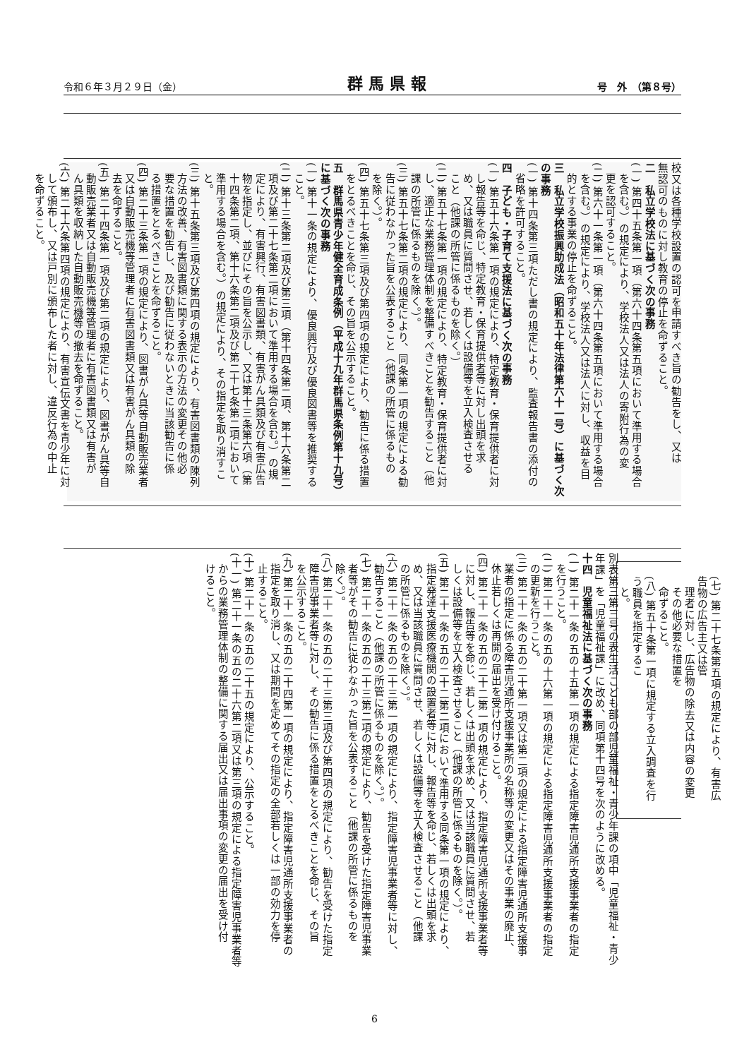令和６年３月２９日（金） 群馬県報 号　外　（第８号）
校又は各種学校設置の認可を申請すべき旨の勧告をし、又は
無認可のものに対し教育の停止を命ずること。
二　私立学校法に基づく次の事務
(一) 第四十五条第一項（第六十四条第五項において準用する場合
を含む。）の規定により、学校法人又は法人の寄附行為の変
更を認可すること。
(二) 第六十一条第一項（第六十四条第五項において準用する場合
を含む。）の規定により、学校法人又は法人に対し、収益を目
的とする事業の停止を命ずること。
三　私立学校振興助成法（昭和五十年法律第六十一号）に基づく次
の事務
(一) 第十四条第三項ただし書の規定により、監査報告書の添付の
省略を許可すること。
四　子ども・子育て支援法に基づく次の事務
(一) 第五十六条第一項の規定により、特定教育・保育提供者に対
し報告等を命じ、特定教育・保育提供者等に対し出頭を求
め、又は職員に質問させ、若しくは設備等を立入検査させる
こと（他課の所管に係るものを除く。）
(二) 第五十七条第一項の規定により、特定教育・保育提供者に対
し、適正な業務管理体制を整備すべきことを勧告すること（他
課の所管に係るものを除く。）。
(三) 第五十七条第二項の規定により、同条第一項の規定による勧
告に従わなかった旨を公表すること（他課の所管に係るもの
を除く。）。
(四) 第五十七条第三項及び第四項の規定により、勧告に係る措置
をとるべきことを命じ、その旨を公示すること。
五　群馬県青少年健全育成条例（平成十九年群馬県条例第十九号）
に基づく次の事務
(一) 第十一条の規定により、優良興行及び優良図書等を推奨する
こと。
(二) 第十三条第二項及び第三項（第十四条第二項、第十六条第二
項及び第二十七条第二項において準用する場合を含む。）の規
定により、有害興行、有害図書類、有害がん具類及び有害広告
物を指定し、並びにその旨を公示し、又は第十三条第六項（第
十四条第二項、第十六条第二項及び第二十七条第二項において
準用する場合を含む。）の規定により、その指定を取り消すこ
と。
(三) 第十五条第三項及び第四項の規定により、有害図書類の陳列
方法の改善、有害図書類に関する表示の方法の変更その他必
要な措置を勧告し、及び勧告に従わないときに当該勧告に係
る措置をとるべきことを命ずること。
(四) 第二十三条第一項の規定により、図書がん具等自動販売業者
又は自動販売機等管理者に有害図書類又は有害がん具類の除
去を命ずること。
(五) 第二十四条第一項及び第二項の規定により、図書がん具等自
動販売業者又は自動販売機等管理者に有害図書類又は有害が
ん具類を収納した自動販売機等の撤去を命ずること。
(六) 第二十六条第四項の規定により、有害宣伝文書を青少年に対
して頒布し、又は戸別に頒布した者に対し、違反行為の中止
を命ずること。
(七) 第二十七条第五項の規定により、有害広告物の広告主又は管
理者に対し、広告物の除去又は内容の変更その他必要な措置を
命ずること。
(八) 第五十条第一項に規定する立入調査を行う職員を指定するこ
と。
別表第三第三号の表生活こども部の部児童福祉・青少年課の項中「児童福祉・青少
年課」を「児童福祉課」に改め、同項第十四号を次のように改める。
十四　児童福祉法に基づく次の事務
(一) 第二十一条の五の十五第一項の規定による指定障害児通所支援事業者の指定
を行うこと。
(二) 第二十一条の五の十六第一項の規定による指定障害児通所支援事業者の指定
の更新を行うこと。
(三) 第二十一条の五の二十第一項又は第二項の規定による指定障害児通所支援事
業者の指定に係る障害児通所支援事業所の名称等の変更又はその事業の廃止、
休止若しくは再開の届出を受け付けること。
(四) 第二十一条の五の二十二第一項の規定により、指定障害児通所支援事業者等
に対し、報告等を命じ、若しくは出頭を求め、又は当該職員に質問させ、若
しくは設備等を立入検査させること（他課の所管に係るものを除く。）。
(五) 第二十一条の五の二十二第二項において準用する同条第一項の規定により、
指定発達支援医療機関の設置者等に対し、報告等を命じ、若しくは出頭を求
め、又は当該職員に質問させ、若しくは設備等を立入検査させること（他課
の所管に係るものを除く。）。
(六) 第二十一条の五の二十三第一項の規定により、指定障害児事業者等に対し、
勧告すること（他課の所管に係るものを除く。）。
(七) 第二十一条の五の二十三第二項の規定により、勧告を受けた指定障害児事業
者等がその勧告に従わなかった旨を公表すること（他課の所管に係るものを
除く。）。
(八) 第二十一条の五の二十三第三項及び第四項の規定により、勧告を受けた指定
障害児事業者等に対し、その勧告に係る措置をとるべきことを命じ、その旨
を公示すること。
(九) 第二十一条の五の二十四第一項の規定により、指定障害児通所支援事業者の
指定を取り消し、又は期間を定めてその指定の全部若しくは一部の効力を停
止すること。
(十) 第二十一条の五の二十五の規定により、公示すること。
(十一) 第二十一条の五の二十六第二項又は第三項の規定による指定障害児事業者等
からの業務管理体制の整備に関する届出又は届出事項の変更の届出を受け付
けること。
6